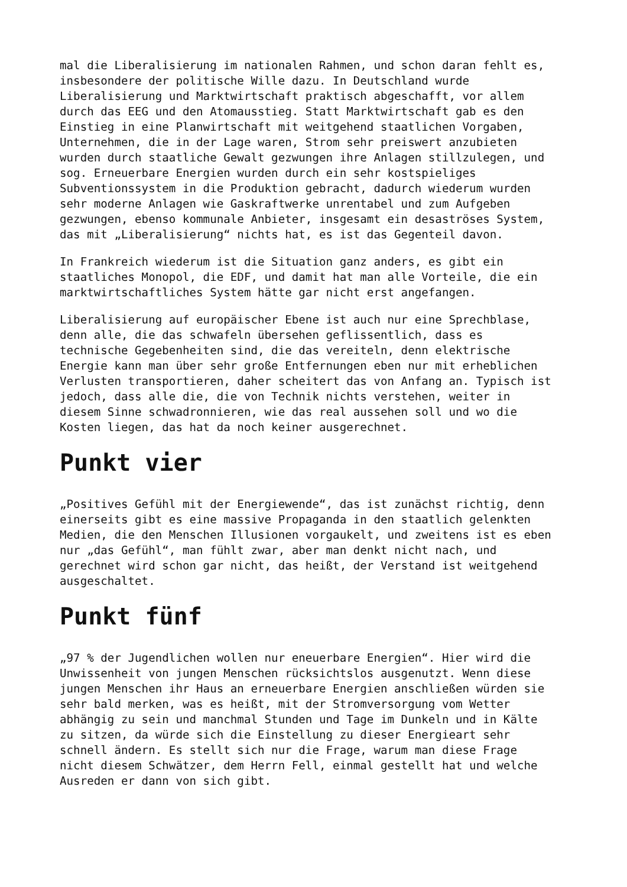mal die Liberalisierung im nationalen Rahmen, und schon daran fehlt es, insbesondere der politische Wille dazu. In Deutschland wurde Liberalisierung und Marktwirtschaft praktisch abgeschafft, vor allem durch das EEG und den Atomausstieg. Statt Marktwirtschaft gab es den Einstieg in eine Planwirtschaft mit weitgehend staatlichen Vorgaben, Unternehmen, die in der Lage waren, Strom sehr preiswert anzubieten wurden durch staatliche Gewalt gezwungen ihre Anlagen stillzulegen, und sog. Erneuerbare Energien wurden durch ein sehr kostspieliges Subventionssystem in die Produktion gebracht, dadurch wiederum wurden sehr moderne Anlagen wie Gaskraftwerke unrentabel und zum Aufgeben gezwungen, ebenso kommunale Anbieter, insgesamt ein desaströses System, das mit „Liberalisierung“ nichts hat, es ist das Gegenteil davon.
In Frankreich wiederum ist die Situation ganz anders, es gibt ein staatliches Monopol, die EDF, und damit hat man alle Vorteile, die ein marktwirtschaftliches System hätte gar nicht erst angefangen.
Liberalisierung auf europäischer Ebene ist auch nur eine Sprechblase, denn alle, die das schwafeln übersehen geflissentlich, dass es technische Gegebenheiten sind, die das vereiteln, denn elektrische Energie kann man über sehr große Entfernungen eben nur mit erheblichen Verlusten transportieren, daher scheitert das von Anfang an. Typisch ist jedoch, dass alle die, die von Technik nichts verstehen, weiter in diesem Sinne schwadronnieren, wie das real aussehen soll und wo die Kosten liegen, das hat da noch keiner ausgerechnet.
Punkt vier
„Positives Gefühl mit der Energiewende“, das ist zunächst richtig, denn einerseits gibt es eine massive Propaganda in den staatlich gelenkten Medien, die den Menschen Illusionen vorgaukelt, und zweitens ist es eben nur „das Gefühl“, man fühlt zwar, aber man denkt nicht nach, und gerechnet wird schon gar nicht, das heißt, der Verstand ist weitgehend ausgeschaltet.
Punkt fünf
„97 % der Jugendlichen wollen nur eneuerbare Energien“. Hier wird die Unwissenheit von jungen Menschen rücksichtslos ausgenutzt. Wenn diese jungen Menschen ihr Haus an erneuerbare Energien anschließen würden sie sehr bald merken, was es heißt, mit der Stromversorgung vom Wetter abhängig zu sein und manchmal Stunden und Tage im Dunkeln und in Kälte zu sitzen, da würde sich die Einstellung zu dieser Energieart sehr schnell ändern. Es stellt sich nur die Frage, warum man diese Frage nicht diesem Schwätzer, dem Herrn Fell, einmal gestellt hat und welche Ausreden er dann von sich gibt.